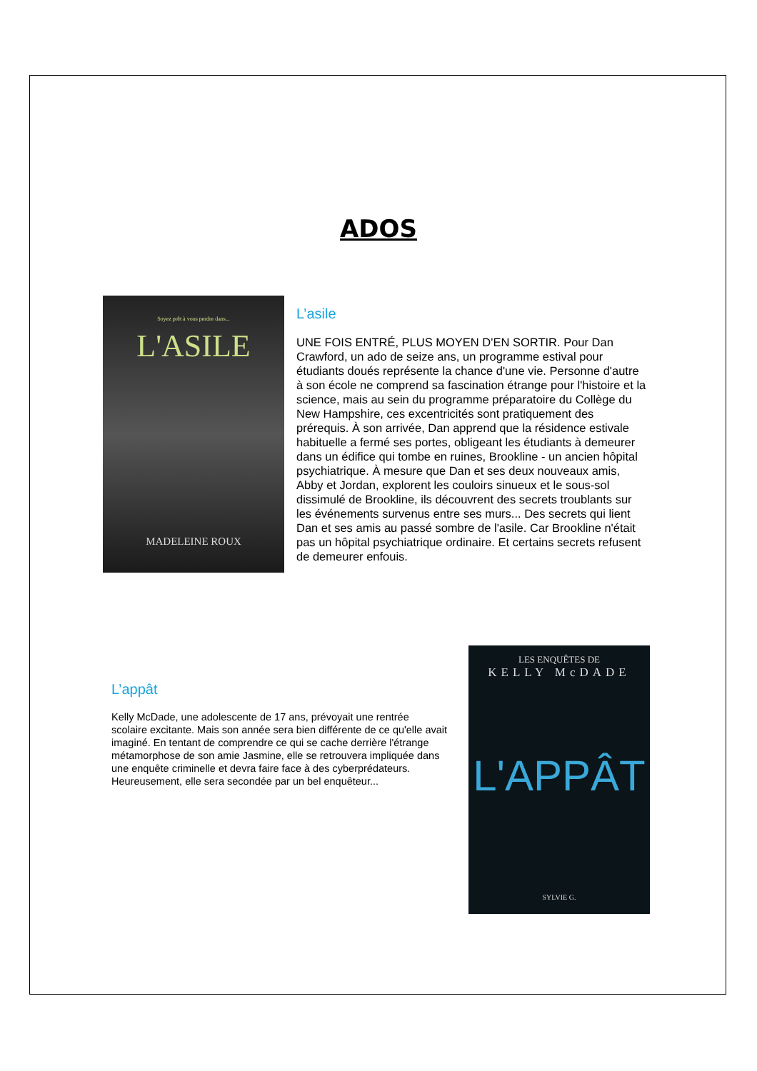ADOS
Soyez prêt à vous perdre dans...
L'ASILE
MADELEINE ROUX
L’asile
UNE FOIS ENTRÉ, PLUS MOYEN D'EN SORTIR. Pour Dan Crawford, un ado de seize ans, un programme estival pour étudiants doués représente la chance d'une vie. Personne d'autre à son école ne comprend sa fascination étrange pour l'histoire et la science, mais au sein du programme préparatoire du Collège du New Hampshire, ces excentricités sont pratiquement des prérequis. À son arrivée, Dan apprend que la résidence estivale habituelle a fermé ses portes, obligeant les étudiants à demeurer dans un édifice qui tombe en ruines, Brookline - un ancien hôpital psychiatrique. À mesure que Dan et ses deux nouveaux amis, Abby et Jordan, explorent les couloirs sinueux et le sous-sol dissimulé de Brookline, ils découvrent des secrets troublants sur les événements survenus entre ses murs... Des secrets qui lient Dan et ses amis au passé sombre de l'asile. Car Brookline n'était pas un hôpital psychiatrique ordinaire. Et certains secrets refusent de demeurer enfouis.
L’appât
Kelly McDade, une adolescente de 17 ans, prévoyait une rentrée scolaire excitante. Mais son année sera bien différente de ce qu'elle avait imaginé. En tentant de comprendre ce qui se cache derrière l'étrange métamorphose de son amie Jasmine, elle se retrouvera impliquée dans une enquête criminelle et devra faire face à des cyberprédateurs. Heureusement, elle sera secondée par un bel enquêteur...
LES ENQUÊTES DE
KELLY McDADE
L'APPÂT
SYLVIE G.